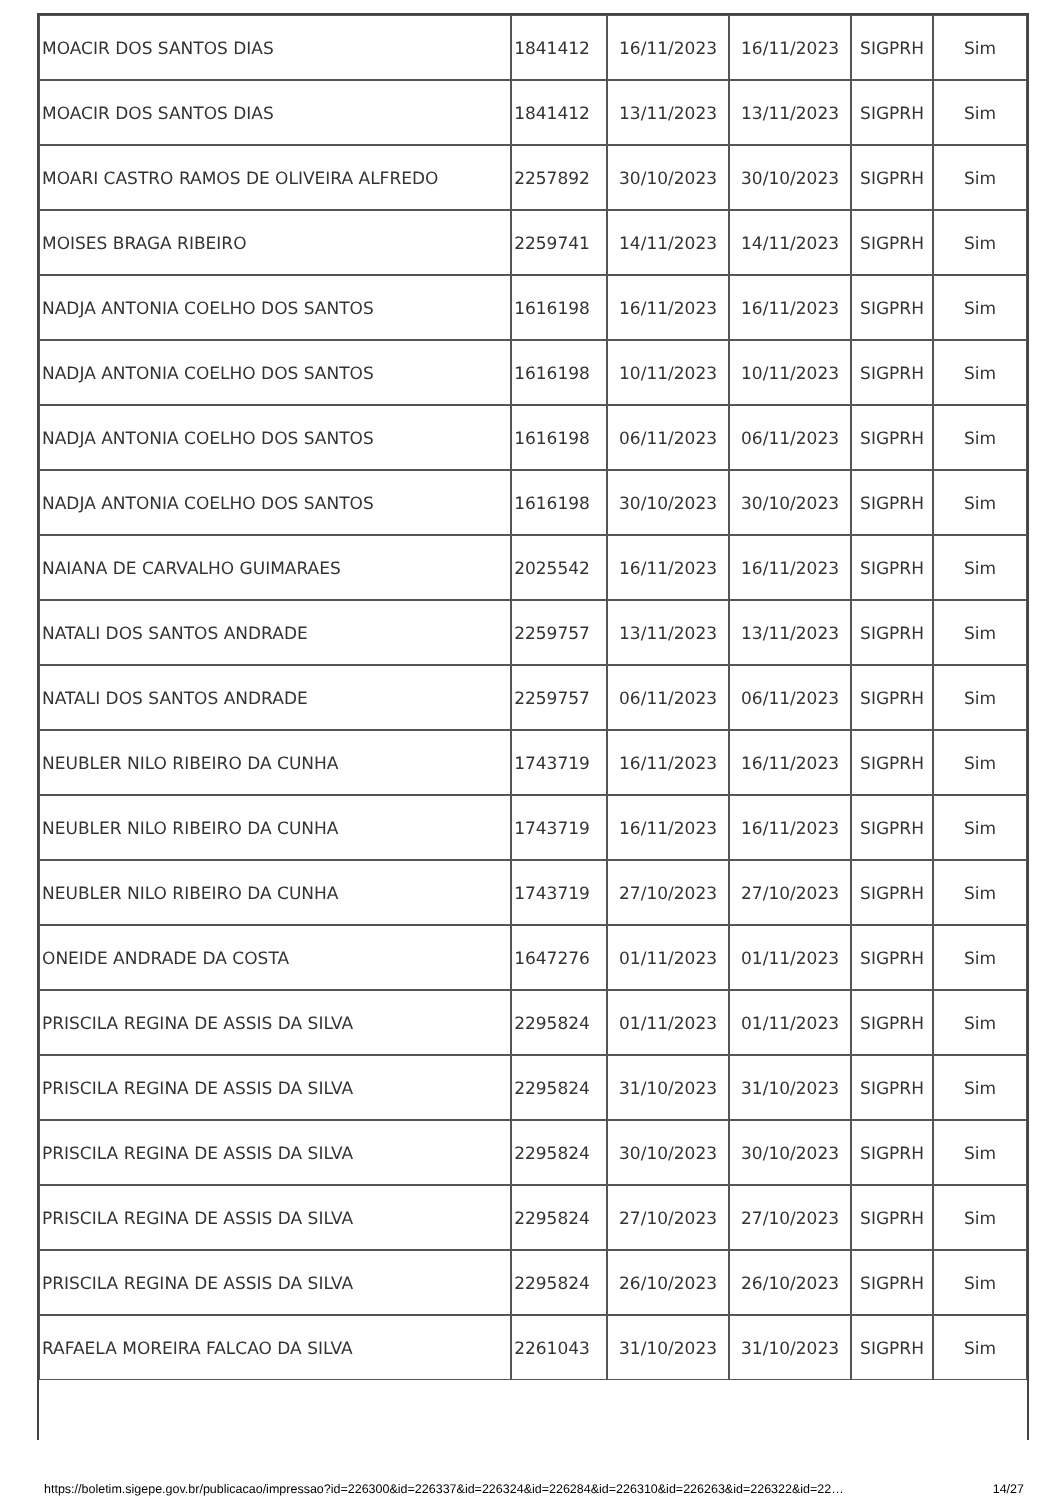| MOACIR DOS SANTOS DIAS | 1841412 | 16/11/2023 | 16/11/2023 | SIGPRH | Sim |
| MOACIR DOS SANTOS DIAS | 1841412 | 13/11/2023 | 13/11/2023 | SIGPRH | Sim |
| MOARI CASTRO RAMOS DE OLIVEIRA ALFREDO | 2257892 | 30/10/2023 | 30/10/2023 | SIGPRH | Sim |
| MOISES BRAGA RIBEIRO | 2259741 | 14/11/2023 | 14/11/2023 | SIGPRH | Sim |
| NADJA ANTONIA COELHO DOS SANTOS | 1616198 | 16/11/2023 | 16/11/2023 | SIGPRH | Sim |
| NADJA ANTONIA COELHO DOS SANTOS | 1616198 | 10/11/2023 | 10/11/2023 | SIGPRH | Sim |
| NADJA ANTONIA COELHO DOS SANTOS | 1616198 | 06/11/2023 | 06/11/2023 | SIGPRH | Sim |
| NADJA ANTONIA COELHO DOS SANTOS | 1616198 | 30/10/2023 | 30/10/2023 | SIGPRH | Sim |
| NAIANA DE CARVALHO GUIMARAES | 2025542 | 16/11/2023 | 16/11/2023 | SIGPRH | Sim |
| NATALI DOS SANTOS ANDRADE | 2259757 | 13/11/2023 | 13/11/2023 | SIGPRH | Sim |
| NATALI DOS SANTOS ANDRADE | 2259757 | 06/11/2023 | 06/11/2023 | SIGPRH | Sim |
| NEUBLER NILO RIBEIRO DA CUNHA | 1743719 | 16/11/2023 | 16/11/2023 | SIGPRH | Sim |
| NEUBLER NILO RIBEIRO DA CUNHA | 1743719 | 16/11/2023 | 16/11/2023 | SIGPRH | Sim |
| NEUBLER NILO RIBEIRO DA CUNHA | 1743719 | 27/10/2023 | 27/10/2023 | SIGPRH | Sim |
| ONEIDE ANDRADE DA COSTA | 1647276 | 01/11/2023 | 01/11/2023 | SIGPRH | Sim |
| PRISCILA REGINA DE ASSIS DA SILVA | 2295824 | 01/11/2023 | 01/11/2023 | SIGPRH | Sim |
| PRISCILA REGINA DE ASSIS DA SILVA | 2295824 | 31/10/2023 | 31/10/2023 | SIGPRH | Sim |
| PRISCILA REGINA DE ASSIS DA SILVA | 2295824 | 30/10/2023 | 30/10/2023 | SIGPRH | Sim |
| PRISCILA REGINA DE ASSIS DA SILVA | 2295824 | 27/10/2023 | 27/10/2023 | SIGPRH | Sim |
| PRISCILA REGINA DE ASSIS DA SILVA | 2295824 | 26/10/2023 | 26/10/2023 | SIGPRH | Sim |
| RAFAELA MOREIRA FALCAO DA SILVA | 2261043 | 31/10/2023 | 31/10/2023 | SIGPRH | Sim |
https://boletim.sigepe.gov.br/publicacao/impressao?id=226300&id=226337&id=226324&id=226284&id=226310&id=226263&id=226322&id=22… 14/27